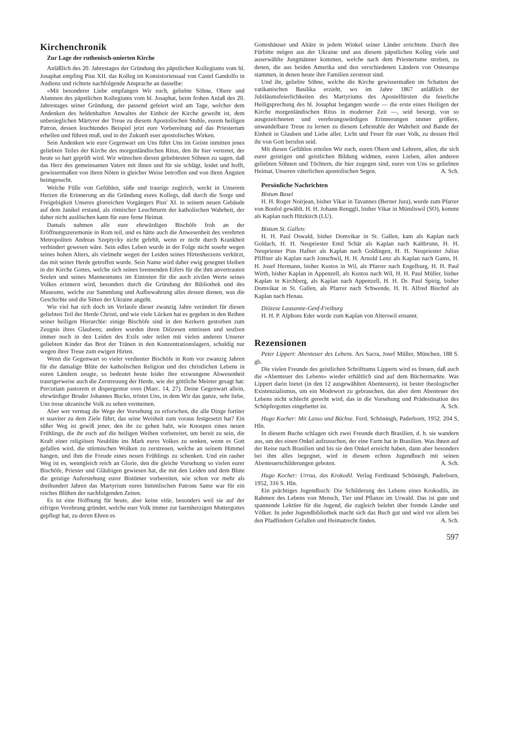Kirchenchronik
Zur Lage der ruthenisch-unierten Kirche
Anläßlich des 20. Jahrestages der Gründung des päpstlichen Kollegiums vom hl. Josaphat empfing Pius XII. das Kolleg im Konsistoriensaal von Castel Gandolfo in Audienz und richtete nachfolgende Ansprache an dasselbe:
«Mit besonderer Liebe empfangen Wir euch, geliebte Söhne, Obere und Alumnen des päpstlichen Kollegiums vom hl. Josaphat, beim frohen Anlaß des 20. Jahrestages seiner Gründung, der passend gefeiert wird am Tage, welcher dem Andenken des heldenhaften Anwaltes der Einheit der Kirche geweiht ist, dem unbesieglichen Märtyrer der Treue zu diesem Apostolischen Stuhle, eurem heiligen Patron, dessen leuchtendes Beispiel jetzt eure Vorbereitung auf das Priestertum erhellen und führen muß, und in der Zukunft euer apostolisches Wirken.
Sein Andenken wie eure Gegenwart um Uns führt Uns im Geiste inmitten jenes geliebten Teiles der Kirche des morgenländischen Ritus, den ihr hier vertretet, der heute so hart geprüft wird. Wir wünschen diesen geliebtesten Söhnen zu sagen, daß das Herz des gemeinsamen Vaters mit ihnen und für sie schlägt, leidet und hofft, gewissermaßen von ihren Nöten in gleicher Weise betroffen und von ihren Ängsten heimgesucht.
Welche Fülle von Gefühlen, süße und traurige zugleich, weckt in Unserem Herzen die Erinnerung an die Gründung eures Kollegs, daß durch die Sorge und Freigebigkeit Unseres glorreichen Vorgängers Pius' XI. in seinem neuen Gebäude auf dem Janikel erstand, als römischer Leuchtturm der katholischen Wahrheit, der daher nicht auslöschen kann für eure ferne Heimat.
Damals nahmen alle eure ehrwürdigen Bischöfe froh an der Eröffnungszeremonie in Rom teil, und es hätte auch die Anwesenheit des verehrten Metropoliten Andreas Szeptycky nicht gefehlt, wenn er nicht durch Krankheit verhindert gewesen wäre. Sein edles Leben wurde in der Folge nicht sosehr wegen seines hohen Alters, als vielmehr wegen der Leiden seines Hirtenherzens verkürzt, das mit seiner Herde getroffen wurde. Sein Name wird daher ewig gesegnet bleiben in der Kirche Gottes, welche sich seines brennenden Eifers für die ihm anvertrauten Seelen und seines Mannesmutes im Eintreten für die auch zivilen Werte seines Volkes erinnern wird, besonders durch die Gründung der Bibliothek und des Museums, welche zur Sammlung und Aufbewahrung alles dessen dienen, was die Geschichte und die Sitten der Ukraine angeht.
Wie viel hat sich doch im Verlaufe dieser zwanzig Jahre verändert für diesen geliebten Teil der Herde Christi, und wie viele Lücken hat es gegeben in den Reihen seiner heiligen Hierarchie: einige Bischöfe sind in den Kerkern gestorben zum Zeugnis ihres Glaubens; andere wurden ihren Diözesen entrissen und seufzen immer noch in den Leiden des Exils oder teilen mit vielen anderen Unserer geliebten Kinder das Brot der Tränen in den Konzentrationslagern, schuldig nur wegen ihrer Treue zum ewigen Hirten.
Wenn die Gegenwart so vieler verdienter Bischöfe in Rom vor zwanzig Jahren für die damalige Blüte der katholischen Religion und des christlichen Lebens in euren Ländern zeugte, so bedeutet heute leider ihre erzwungene Abwesenheit traurigerweise auch die Zerstreuung der Herde, wie der göttliche Meister gesagt hat: Percutiam pastorem et dispergentur oves (Marc. 14, 27). Deine Gegenwart allein, ehrwürdiger Bruder Johannes Bucko, tröstet Uns, in dem Wir das ganze, sehr liebe, Uns treue ukranische Volk zu sehen vermeinen.
Aber wer vermag die Wege der Vorsehung zu erforschen, die alle Dinge fortiter et suaviter zu dem Ziele führt, das seine Weisheit zum voraus festgesetzt hat? Ein süßer Weg ist gewiß jener, den ihr zu gehen habt, wie Knospen eines neuen Frühlings, die ihr euch auf die heiligen Weihen vorbereitet, um bereit zu sein, die Kraft einer religiösen Neublüte ins Mark eures Volkes zu senken, wenn es Gott gefallen wird, die stürmischen Wolken zu zerstreuen, welche an seinem Himmel hangen, und ihm die Freude eines neuen Frühlings zu schenken. Und ein rauher Weg ist es, wenngleich reich an Glorie, den die gleiche Vorsehung so vielen eurer Bischöfe, Priester und Gläubigen gewiesen hat, die mit den Leiden und dem Blute die geistige Auferstehung eurer Bistümer vorbereiten, wie schon vor mehr als dreihundert Jahren das Martyrium eures himmlischen Patrons Same war für ein reiches Blühen der nachfolgenden Zeiten.
Es ist eine Hoffnung für heute, aber keine eitle, besonders weil sie auf der eifrigen Verehrung gründet, welche euer Volk immer zur barmherzigen Muttergottes gepflegt hat, zu deren Ehren es
Gotteshäuser und Altäre in jedem Winkel seiner Länder errichtete. Durch ihre Fürbitte mögen aus der Ukraine und aus diesem päpstlichen Kolleg viele und auserwählte Jungmänner kommen, welche nach dem Priestertume streben, zu denen, die aus beiden Amerika und den verschiedenen Ländern von Osteuropa stammen, in denen heute ihre Familien zerstreut sind.
Und ihr, geliebte Söhne, welche die Kirche gewissermaßen im Schatten der vatikanischen Basilika erzieht, wo im Jahre 1867 anläßlich der Jubiläumsfeierlichkeiten des Martyriums des Apostelfürsten die feierliche Heiligsprechung des hl. Josaphat begangen wurde — die erste eines Heiligen der Kirche morgenländischen Ritus in moderner Zeit —, seid besorgt, von so ausgezeichneten und verehrungswürdigen Erinnerungen immer größere, unwandelbare Treue zu lernen zu diesem Lehrstuhle der Wahrheit und Bande der Einheit in Glauben und Liebe aller, Licht und Feuer für euer Volk, zu dessen Heil ihr von Gott berufen seid.
Mit diesen Gefühlen erteilen Wir euch, euren Obern und Lehrern, allen, die sich eurer geistigen und geistlichen Bildung widmen, euren Lieben, allen anderen geliebten Söhnen und Töchtern, die hier zugegen sind, eurer von Uns so geliebten Heimat, Unseren väterlichen apostolischen Segen. A. Sch.
Persönliche Nachrichten
Bistum Basel
H. H. Roger Noirjean, bisher Vikar in Tavannes (Berner Jura), wurde zum Pfarrer von Bonfol gewählt. H. H. Johann Renggli, bisher Vikar in Mümliswil (SO), kommt als Kaplan nach Hitzkirch (LU).
Bistum St. Gallen:
H. H. Paul Oswald, bisher Domvikar in St. Gallen, kam als Kaplan nach Goldach, H. H. Neupriester Emil Schär als Kaplan nach Kaltbrunn, H. H. Neupriester Pius Hafner als Kaplan nach Goldingen, H. H. Neupriester Julius Pfiffner als Kaplan nach Jonschwil, H. H. Arnold Lenz als Kaplan nach Gams, H. H. Josef Hermann, bisher Kustos in Wil, als Pfarrer nach Engelburg, H. H. Paul Wirth, bisher Kaplan in Appenzell, als Kustos nach Wil, H. H. Paul Müller, bisher Kaplan in Kirchberg, als Kaplan nach Appenzell, H. H. Dr. Paul Spirig, bisher Domvikar in St. Gallen, als Pfarrer nach Schwende, H. H. Alfred Bischof als Kaplan nach Henau.
Diözese Lausanne-Genf-Freiburg
H. H. P. Alphons Eder wurde zum Kaplan von Alterswil ernannt.
Rezensionen
Peter Lippert: Abenteuer des Lebens. Ars Sacra, Josef Müller, München, 188 S. gb.
Die vielen Freunde des geistlichen Schrifttums Lipperts wird es freuen, daß auch die «Abenteuer des Lebens» wieder erhältlich sind auf dem Büchermarkte. Was Lippert darin bietet (in den 12 ausgewählten Abenteuern), ist bester theologischer Existenzialismus, um ein Modewort zu gebrauchen, das aber dem Abenteuer des Lebens nicht schlecht gerecht wird, das in die Vorsehung und Prädestination des Schöpfergottes eingebettet ist. A. Sch.
Hugo Kocher: Mit Lasso und Büchse. Ferd. Schöningh, Paderborn, 1952. 204 S, Hln.
In diesem Buche schlagen sich zwei Freunde durch Brasilien, d. h. sie wandern aus, um des einen Onkel aufzusuchen, der eine Farm hat in Brasilien. Was ihnen auf der Reise nach Brasilien und bis sie den Onkel erreicht haben, dann aber besonders bei ihm alles begegnet, wird in diesem echten Jugendbuch mit seinen Abenteuerschilderungen geboten. A. Sch.
Hugo Kocher: Urrua, das Krokodil. Verlag Ferdinand Schöningh, Paderborn, 1952, 316 S. Hln.
Ein prächtiges Jugendbuch: Die Schilderung des Lebens eines Krokodils, im Rahmen des Lebens von Mensch, Tier und Pflanze im Urwald. Das ist gute und spannende Lektüre für die Jugend, die zugleich belehrt über fremde Länder und Völker. In jeder Jugendbibliothek macht sich das Buch gut und wird vor allem bei den Pfadfindern Gefallen und Heimatrecht finden. A. Sch.
597